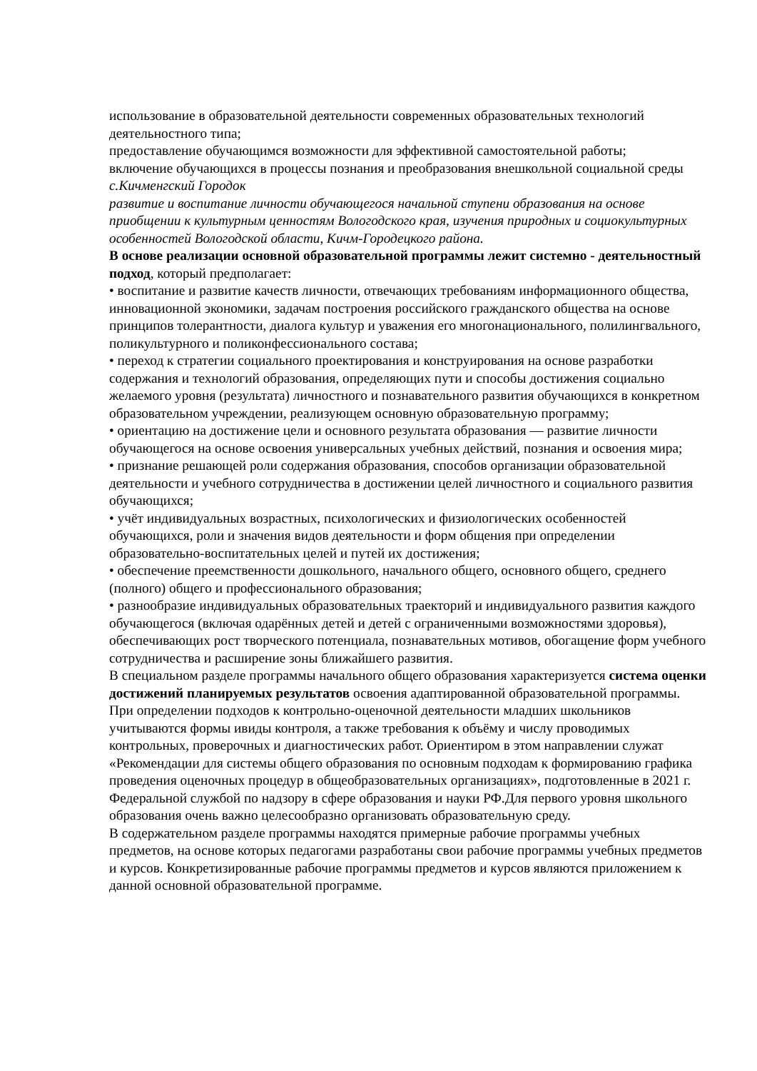использование в образовательной деятельности современных образовательных технологий деятельностного типа;
предоставление обучающимся возможности для эффективной самостоятельной работы;
включение обучающихся в процессы познания и преобразования внешкольной социальной среды с.Кичменгский Городок
развитие и воспитание личности обучающегося начальной ступени образования на основе приобщении к культурным ценностям Вологодского края, изучения природных и социокультурных особенностей Вологодской области, Кичм-Городецкого района.
В основе реализации основной образовательной программы лежит системно - деятельностный подход, который предполагает:
• воспитание и развитие качеств личности, отвечающих требованиям информационного общества, инновационной экономики, задачам построения российского гражданского общества на основе принципов толерантности, диалога культур и уважения его многонационального, полилингвального,
поликультурного и поликонфессионального состава;
• переход к стратегии социального проектирования и конструирования на основе разработки содержания и технологий образования, определяющих пути и способы достижения социально желаемого уровня (результата) личностного и познавательного развития обучающихся в конкретном образовательном учреждении, реализующем основную образовательную программу;
• ориентацию на достижение цели и основного результата образования — развитие личности обучающегося на основе освоения универсальных учебных действий, познания и освоения мира;
• признание решающей роли содержания образования, способов организации образовательной деятельности и учебного сотрудничества в достижении целей личностного и социального развития обучающихся;
• учёт индивидуальных возрастных, психологических и физиологических особенностей обучающихся, роли и значения видов деятельности и форм общения при определении образовательно-воспитательных целей и путей их достижения;
• обеспечение преемственности дошкольного, начального общего, основного общего, среднего (полного) общего и профессионального образования;
• разнообразие индивидуальных образовательных траекторий и индивидуального развития каждого обучающегося (включая одарённых детей и детей с ограниченными возможностями здоровья), обеспечивающих рост творческого потенциала, познавательных мотивов, обогащение форм учебного сотрудничества и расширение зоны ближайшего развития.
В специальном разделе программы начального общего образования характеризуется система оценки достижений планируемых результатов освоения адаптированной образовательной программы. При определении подходов к контрольно-оценочной деятельности младших школьников учитываются формы ивиды контроля, а также требования к объёму и числу проводимых контрольных, проверочных и диагностических работ. Ориентиром в этом направлении служат «Рекомендации для системы общего образования по основным подходам к формированию графика проведения оценочных процедур в общеобразовательных организациях», подготовленные в 2021 г. Федеральной службой по надзору в сфере образования и науки РФ.Для первого уровня школьного образования очень важно целесообразно организовать образовательную среду.
В содержательном разделе программы находятся примерные рабочие программы учебных предметов, на основе которых педагогами разработаны свои рабочие программы учебных предметов и курсов. Конкретизированные рабочие программы предметов и курсов являются приложением к данной основной образовательной программе.